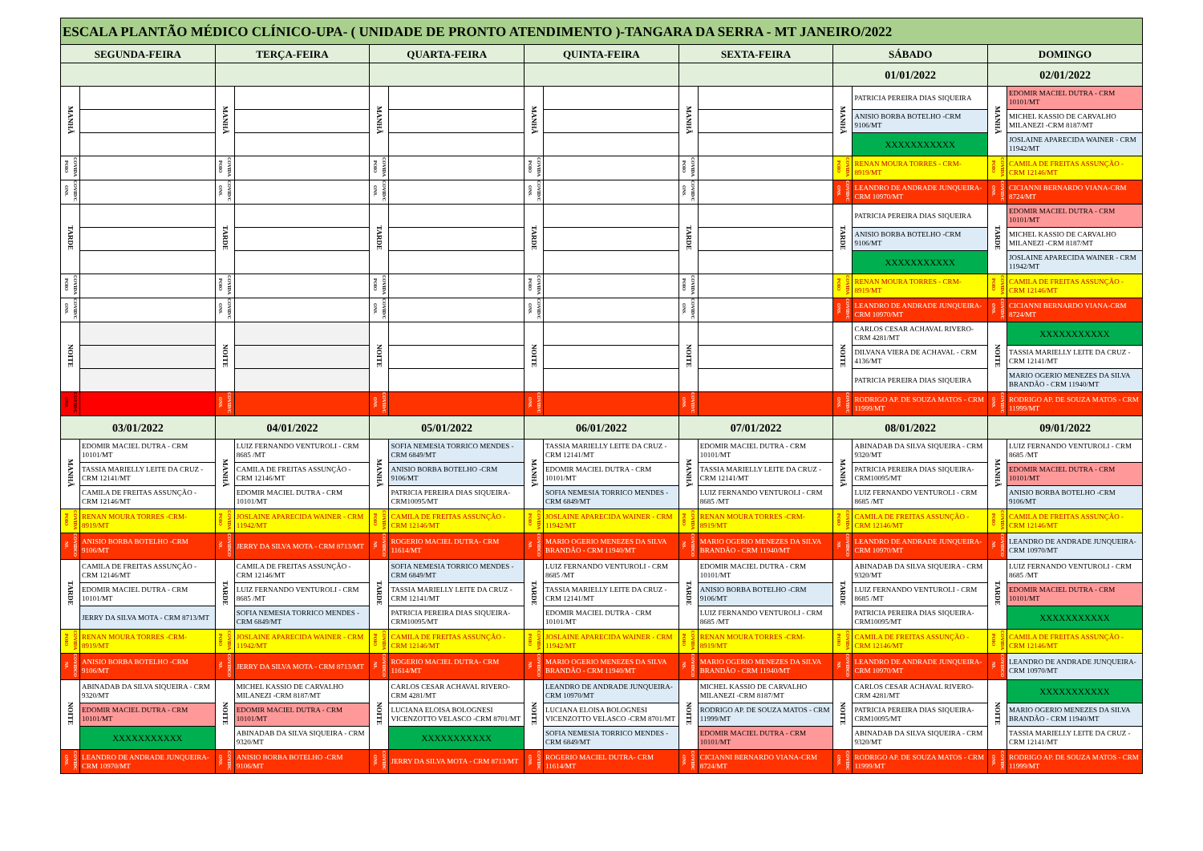| ESCALA PLANTÃO MÉDICO CLÍNICO-UPA- ( UNIDADE DE PRONTO ATENDIMENTO )-TANGARA DA SERRA - MT JANEIRO/2022 | | | | | | | | | | | | | |
| --- | --- | --- | --- | --- | --- | --- | --- | --- | --- | --- | --- | --- | --- |
| SEGUNDA-FEIRA | | TERÇA-FEIRA | | QUARTA-FEIRA | | QUINTA-FEIRA | | SEXTA-FEIRA | | SÁBADO | | DOMINGO | |
| | | | | | | | | | | 01/01/2022 | | 02/01/2022 | |
| MANHÃ | | MANHÃ | | MANHÃ | | MANHÃ | | MANHÃ | | MANHÃ | PATRICIA PEREIRA DIAS SIQUEIRA | MANHÃ | EDOMIR MACIEL DUTRA - CRM 10101/MT |
| | | | | | | | | | | | ANISIO BORBA BOTELHO -CRM 9106/MT | | MICHEL KASSIO DE CARVALHO MILANEZI -CRM 8187/MT |
| | | | | | | | | | | | XXXXXXXXXXX | | JOSLAINE APARECIDA WAINER - CRM 11942/MT |
| COVIDA POIO | | COVIDA POIO | | COVIDA POIO | | COVIDA POIO | | COVIDA POIO | | COVIDA POIO | RENAN MOURA TORRES - CRM-8919/MT | COVIDA POIO | CAMILA DE FREITAS ASSUNÇÃO - CRM 12146/MT |
| COVID/C ONS. | | COVID/C ONS. | | COVID/C ONS. | | COVID/C ONS. | | COVID/C ONS. | | COVID/C ONS. | LEANDRO DE ANDRADE JUNQUEIRA- CRM 10970/MT | COVID/C ONS. | CICIANNI BERNARDO VIANA-CRM 8724/MT |
| TARDE | | TARDE | | TARDE | | TARDE | | TARDE | | TARDE | PATRICIA PEREIRA DIAS SIQUEIRA | TARDE | EDOMIR MACIEL DUTRA - CRM 10101/MT |
| | | | | | | | | | | | ANISIO BORBA BOTELHO -CRM 9106/MT | | MICHEL KASSIO DE CARVALHO MILANEZI -CRM 8187/MT |
| | | | | | | | | | | | XXXXXXXXXXX | | JOSLAINE APARECIDA WAINER - CRM 11942/MT |
| COVIDA POIO | | COVIDA POIO | | COVIDA POIO | | COVIDA POIO | | COVIDA POIO | | COVIDA POIO | RENAN MOURA TORRES - CRM-8919/MT | COVIDA POIO | CAMILA DE FREITAS ASSUNÇÃO - CRM 12146/MT |
| COVID/C ONS. | | COVID/C ONS. | | COVID/C ONS. | | COVID/C ONS. | | COVID/C ONS. | | COVID/C ONS. | LEANDRO DE ANDRADE JUNQUEIRA- CRM 10970/MT | COVID/C ONS. | CICIANNI BERNARDO VIANA-CRM 8724/MT |
| NOITE | | NOITE | | NOITE | | NOITE | | NOITE | | NOITE | CARLOS CESAR ACHAVAL RIVERO-CRM 4281/MT | NOITE | XXXXXXXXXXX |
| | | | | | | | | | | | DILVANA VIERA DE ACHAVAL - CRM 4136/MT | | TASSIA MARIELLY LEITE DA CRUZ - CRM 12141/MT |
| | | | | | | | | | | | PATRICIA PEREIRA DIAS SIQUEIRA | | MARIO OGERIO MENEZES DA SILVA BRANDÃO - CRM 11940/MT |
| COVID/C ONS. | | COVID/C ONS. | | COVID/C ONS. | | COVID/C ONS. | | COVID/C ONS. | | COVID/C ONS. | RODRIGO AP. DE SOUZA MATOS - CRM 11999/MT | COVID/C ONS. | RODRIGO AP. DE SOUZA MATOS - CRM 11999/MT |
| 03/01/2022 | | 04/01/2022 | | 05/01/2022 | | 06/01/2022 | | 07/01/2022 | | 08/01/2022 | | 09/01/2022 | |
| MANHÃ | EDOMIR MACIEL DUTRA - CRM 10101/MT | MANHÃ | LUIZ FERNANDO VENTUROLI - CRM 8685 /MT | MANHÃ | SOFIA NEMESIA TORRICO MENDES -CRM 6849/MT | MANHÃ | TASSIA MARIELLY LEITE DA CRUZ -CRM 12141/MT | MANHÃ | EDOMIR MACIEL DUTRA - CRM 10101/MT | MANHÃ | ABINADAB DA SILVA SIQUEIRA - CRM 9320/MT | MANHÃ | LUIZ FERNANDO VENTUROLI - CRM 8685 /MT |
| | TASSIA MARIELLY LEITE DA CRUZ -CRM 12141/MT | | CAMILA DE FREITAS ASSUNÇÃO - CRM 12146/MT | | ANISIO BORBA BOTELHO -CRM 9106/MT | | EDOMIR MACIEL DUTRA - CRM 10101/MT | | TASSIA MARIELLY LEITE DA CRUZ -CRM 12141/MT | | PATRICIA PEREIRA DIAS SIQUEIRA-CRM10095/MT | | EDOMIR MACIEL DUTRA - CRM 10101/MT |
| | CAMILA DE FREITAS ASSUNÇÃO - CRM 12146/MT | | EDOMIR MACIEL DUTRA - CRM 10101/MT | | PATRICIA PEREIRA DIAS SIQUEIRA-CRM10095/MT | | SOFIA NEMESIA TORRICO MENDES -CRM 6849/MT | | LUIZ FERNANDO VENTUROLI - CRM 8685 /MT | | LUIZ FERNANDO VENTUROLI - CRM 8685 /MT | | ANISIO BORBA BOTELHO -CRM 9106/MT |
| COVIDA POIO | RENAN MOURA TORRES -CRM-8919/MT | COVIDA POIO | JOSLAINE APARECIDA WAINER - CRM 11942/MT | COVIDA POIO | CAMILA DE FREITAS ASSUNÇÃO - CRM 12146/MT | COVIDA POIO | JOSLAINE APARECIDA WAINER - CRM 11942/MT | COVIDA POIO | RENAN MOURA TORRES -CRM-8919/MT | COVIDA POIO | CAMILA DE FREITAS ASSUNÇÃO - CRM 12146/MT | COVIDA POIO | CAMILA DE FREITAS ASSUNÇÃO - CRM 12146/MT |
| COVIDCO NS. | ANISIO BORBA BOTELHO -CRM 9106/MT | COVIDCO NS. | JERRY DA SILVA MOTA - CRM 8713/MT | COVIDCO NS. | ROGERIO MACIEL DUTRA- CRM 11614/MT | COVIDCO NS. | MARIO OGERIO MENEZES DA SILVA BRANDÃO - CRM 11940/MT | COVIDCO NS. | MARIO OGERIO MENEZES DA SILVA BRANDÃO - CRM 11940/MT | COVIDCO NS. | LEANDRO DE ANDRADE JUNQUEIRA- CRM 10970/MT | COVIDCO NS. | LEANDRO DE ANDRADE JUNQUEIRA- CRM 10970/MT |
| TARDE | CAMILA DE FREITAS ASSUNÇÃO - CRM 12146/MT | TARDE | CAMILA DE FREITAS ASSUNÇÃO - CRM 12146/MT | TARDE | SOFIA NEMESIA TORRICO MENDES -CRM 6849/MT | TARDE | LUIZ FERNANDO VENTUROLI - CRM 8685 /MT | TARDE | EDOMIR MACIEL DUTRA - CRM 10101/MT | TARDE | ABINADAB DA SILVA SIQUEIRA - CRM 9320/MT | TARDE | LUIZ FERNANDO VENTUROLI - CRM 8685 /MT |
| | EDOMIR MACIEL DUTRA - CRM 10101/MT | | LUIZ FERNANDO VENTUROLI - CRM 8685 /MT | | TASSIA MARIELLY LEITE DA CRUZ -CRM 12141/MT | | TASSIA MARIELLY LEITE DA CRUZ -CRM 12141/MT | | ANISIO BORBA BOTELHO -CRM 9106/MT | | LUIZ FERNANDO VENTUROLI - CRM 8685 /MT | | EDOMIR MACIEL DUTRA - CRM 10101/MT |
| | JERRY DA SILVA MOTA - CRM 8713/MT | | SOFIA NEMESIA TORRICO MENDES -CRM 6849/MT | | PATRICIA PEREIRA DIAS SIQUEIRA-CRM10095/MT | | EDOMIR MACIEL DUTRA - CRM 10101/MT | | LUIZ FERNANDO VENTUROLI - CRM 8685 /MT | | PATRICIA PEREIRA DIAS SIQUEIRA-CRM10095/MT | | XXXXXXXXXXX |
| COVIDA POIO | RENAN MOURA TORRES -CRM-8919/MT | COVIDA POIO | JOSLAINE APARECIDA WAINER - CRM 11942/MT | COVIDA POIO | CAMILA DE FREITAS ASSUNÇÃO - CRM 12146/MT | COVIDA POIO | JOSLAINE APARECIDA WAINER - CRM 11942/MT | COVIDA POIO | RENAN MOURA TORRES -CRM-8919/MT | COVIDA POIO | CAMILA DE FREITAS ASSUNÇÃO - CRM 12146/MT | COVIDA POIO | CAMILA DE FREITAS ASSUNÇÃO - CRM 12146/MT |
| COVIDCO NS. | ANISIO BORBA BOTELHO -CRM 9106/MT | COVIDCO NS. | JERRY DA SILVA MOTA - CRM 8713/MT | COVIDCO NS. | ROGERIO MACIEL DUTRA- CRM 11614/MT | COVIDCO NS. | MARIO OGERIO MENEZES DA SILVA BRANDÃO - CRM 11940/MT | COVIDCO NS. | MARIO OGERIO MENEZES DA SILVA BRANDÃO - CRM 11940/MT | COVIDCO NS. | LEANDRO DE ANDRADE JUNQUEIRA- CRM 10970/MT | COVIDCO NS. | LEANDRO DE ANDRADE JUNQUEIRA- CRM 10970/MT |
| NOITE | ABINADAB DA SILVA SIQUEIRA - CRM 9320/MT | NOITE | MICHEL KASSIO DE CARVALHO MILANEZI -CRM 8187/MT | NOITE | CARLOS CESAR ACHAVAL RIVERO-CRM 4281/MT | NOITE | LEANDRO DE ANDRADE JUNQUEIRA- CRM 10970/MT | NOITE | MICHEL KASSIO DE CARVALHO MILANEZI -CRM 8187/MT | NOITE | CARLOS CESAR ACHAVAL RIVERO-CRM 4281/MT | NOITE | XXXXXXXXXXX |
| | EDOMIR MACIEL DUTRA - CRM 10101/MT | | EDOMIR MACIEL DUTRA - CRM 10101/MT | | LUCIANA ELOISA BOLOGNESI VICENZOTTO VELASCO -CRM 8701/MT | | LUCIANA ELOISA BOLOGNESI VICENZOTTO VELASCO -CRM 8701/MT | | RODRIGO AP. DE SOUZA MATOS - CRM 11999/MT | | PATRICIA PEREIRA DIAS SIQUEIRA-CRM10095/MT | | MARIO OGERIO MENEZES DA SILVA BRANDÃO - CRM 11940/MT |
| | XXXXXXXXXXX | | ABINADAB DA SILVA SIQUEIRA - CRM 9320/MT | | XXXXXXXXXXX | | SOFIA NEMESIA TORRICO MENDES -CRM 6849/MT | | EDOMIR MACIEL DUTRA - CRM 10101/MT | | ABINADAB DA SILVA SIQUEIRA - CRM 9320/MT | | TASSIA MARIELLY LEITE DA CRUZ - CRM 12141/MT |
| COVIDC ONS. | LEANDRO DE ANDRADE JUNQUEIRA- CRM 10970/MT | COVIDC ONS. | ANISIO BORBA BOTELHO -CRM 9106/MT | COVIDC ONS. | JERRY DA SILVA MOTA - CRM 8713/MT | COVIDC ONS. | ROGERIO MACIEL DUTRA- CRM 11614/MT | COVIDC ONS. | CICIANNI BERNARDO VIANA-CRM 8724/MT | COVIDC ONS. | RODRIGO AP. DE SOUZA MATOS - CRM 11999/MT | COVIDC ONS. | RODRIGO AP. DE SOUZA MATOS - CRM 11999/MT |